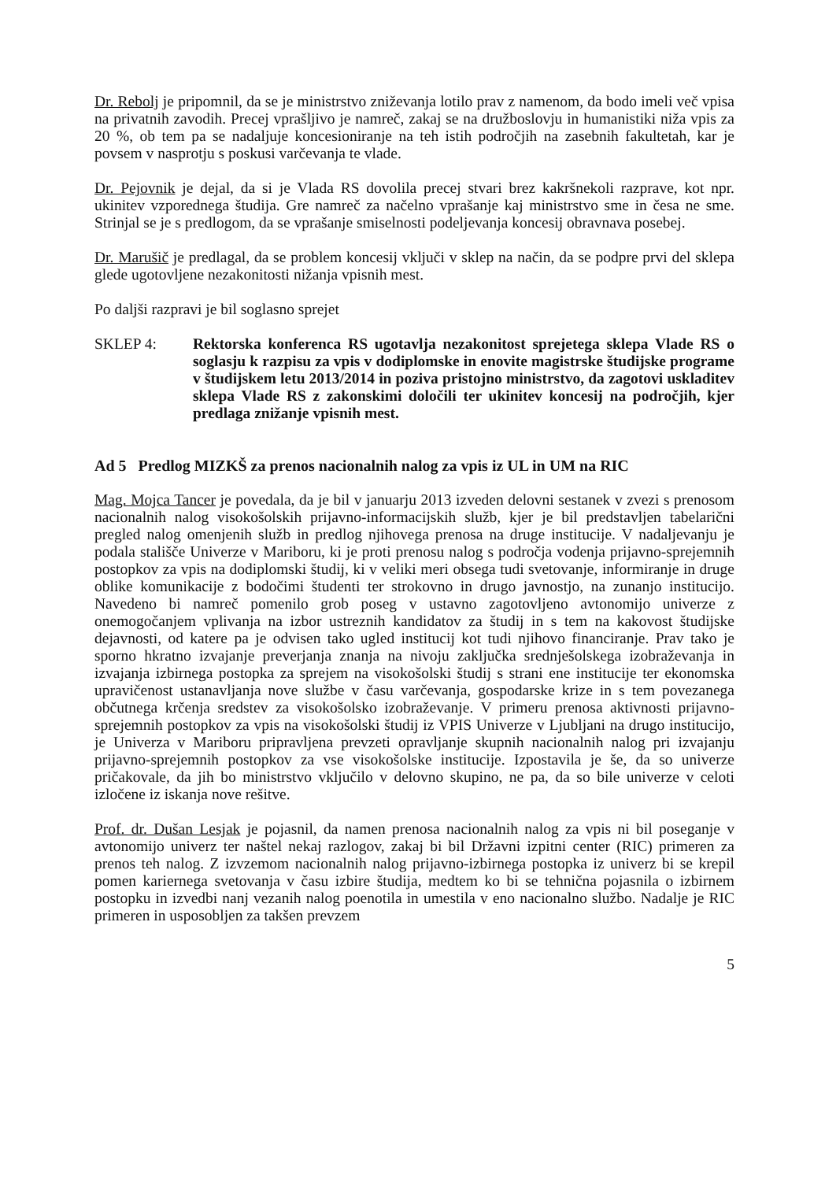Dr. Rebolj je pripomnil, da se je ministrstvo zniževanja lotilo prav z namenom, da bodo imeli več vpisa na privatnih zavodih. Precej vprašljivo je namreč, zakaj se na družboslovju in humanistiki niža vpis za 20 %, ob tem pa se nadaljuje koncesioniranje na teh istih področjih na zasebnih fakultetah, kar je povsem v nasprotju s poskusi varčevanja te vlade.
Dr. Pejovnik je dejal, da si je Vlada RS dovolila precej stvari brez kakršnekoli razprave, kot npr. ukinitev vzporednega študija. Gre namreč za načelno vprašanje kaj ministrstvo sme in česa ne sme. Strinjal se je s predlogom, da se vprašanje smiselnosti podeljevanja koncesij obravnava posebej.
Dr. Marušič je predlagal, da se problem koncesij vključi v sklep na način, da se podpre prvi del sklepa glede ugotovljene nezakonitosti nižanja vpisnih mest.
Po daljši razpravi je bil soglasno sprejet
SKLEP 4: Rektorska konferenca RS ugotavlja nezakonitost sprejetega sklepa Vlade RS o soglasju k razpisu za vpis v dodiplomske in enovite magistrske študijske programe v študijskem letu 2013/2014 in poziva pristojno ministrstvo, da zagotovi uskladitev sklepa Vlade RS z zakonskimi določili ter ukinitev koncesij na področjih, kjer predlaga znižanje vpisnih mest.
Ad 5 Predlog MIZKŠ za prenos nacionalnih nalog za vpis iz UL in UM na RIC
Mag. Mojca Tancer je povedala, da je bil v januarju 2013 izveden delovni sestanek v zvezi s prenosom nacionalnih nalog visokošolskih prijavno-informacijskih služb, kjer je bil predstavljen tabelarični pregled nalog omenjenih služb in predlog njihovega prenosa na druge institucije. V nadaljevanju je podala stališče Univerze v Mariboru, ki je proti prenosu nalog s področja vodenja prijavno-sprejemnih postopkov za vpis na dodiplomski študij, ki v veliki meri obsega tudi svetovanje, informiranje in druge oblike komunikacije z bodočimi študenti ter strokovno in drugo javnostjo, na zunanjo institucijo. Navedeno bi namreč pomenilo grob poseg v ustavno zagotovljeno avtonomijo univerze z onemogočanjem vplivanja na izbor ustreznih kandidatov za študij in s tem na kakovost študijske dejavnosti, od katere pa je odvisen tako ugled institucij kot tudi njihovo financiranje. Prav tako je sporno hkratno izvajanje preverjanja znanja na nivoju zaključka srednješolskega izobraževanja in izvajanja izbirnega postopka za sprejem na visokošolski študij s strani ene institucije ter ekonomska upravičenost ustanavljanja nove službe v času varčevanja, gospodarske krize in s tem povezanega občutnega krčenja sredstev za visokošolsko izobraževanje. V primeru prenosa aktivnosti prijavno-sprejemnih postopkov za vpis na visokošolski študij iz VPIS Univerze v Ljubljani na drugo institucijo, je Univerza v Mariboru pripravljena prevzeti opravljanje skupnih nacionalnih nalog pri izvajanju prijavno-sprejemnih postopkov za vse visokošolske institucije. Izpostavila je še, da so univerze pričakovale, da jih bo ministrstvo vključilo v delovno skupino, ne pa, da so bile univerze v celoti izločene iz iskanja nove rešitve.
Prof. dr. Dušan Lesjak je pojasnil, da namen prenosa nacionalnih nalog za vpis ni bil poseganje v avtonomijo univerz ter naštel nekaj razlogov, zakaj bi bil Državni izpitni center (RIC) primeren za prenos teh nalog. Z izvzemom nacionalnih nalog prijavno-izbirnega postopka iz univerz bi se krepil pomen kariernega svetovanja v času izbire študija, medtem ko bi se tehnična pojasnila o izbirnem postopku in izvedbi nanj vezanih nalog poenotila in umestila v eno nacionalno službo. Nadalje je RIC primeren in usposobljen za takšen prevzem
5